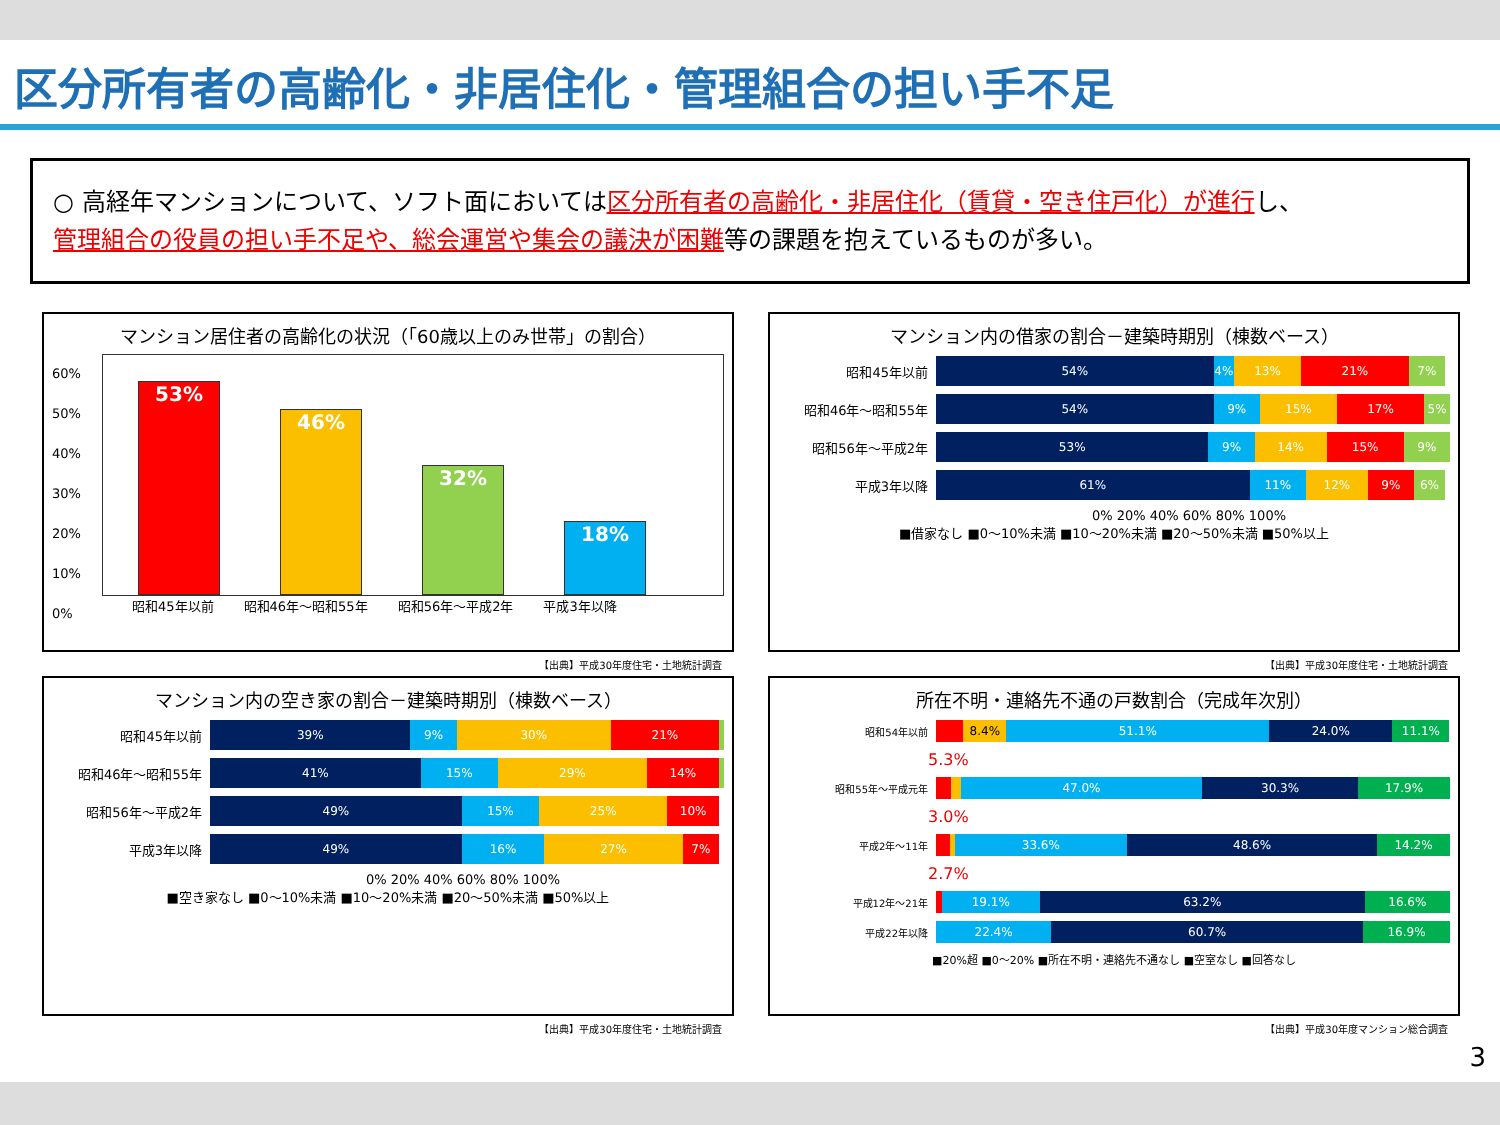区分所有者の高齢化・非居住化・管理組合の担い手不足
○ 高経年マンションについて、ソフト面においては区分所有者の高齢化・非居住化（賃貸・空き住戸化）が進行し、
管理組合の役員の担い手不足や、総会運営や集会の議決が困難等の課題を抱えているものが多い。
マンション居住者の高齢化の状況（「60歳以上のみ世帯」の割合）
60%
50%
40%
30%
20%
10%
0%
53%
46%
32%
18%
昭和45年以前 昭和46年～昭和55年 昭和56年～平成2年 平成3年以降
【出典】平成30年度住宅・土地統計調査
マンション内の借家の割合－建築時期別（棟数ベース）
昭和45年以前
54% 4% 13% 21% 7%
昭和46年～昭和55年
54% 9% 15% 17% 5%
昭和56年～平成2年
53% 9% 14% 15% 9%
平成3年以降
61% 11% 12% 9% 6%
0% 20% 40% 60% 80% 100%
■借家なし ■0～10%未満 ■10～20%未満 ■20～50%未満 ■50%以上
【出典】平成30年度住宅・土地統計調査
マンション内の空き家の割合－建築時期別（棟数ベース）
昭和45年以前
39% 9% 30% 21%
昭和46年～昭和55年
41% 15% 29% 14%
昭和56年～平成2年
49% 15% 25% 10%
平成3年以降
49% 16% 27% 7%
0% 20% 40% 60% 80% 100%
■空き家なし ■0～10%未満 ■10～20%未満 ■20～50%未満 ■50%以上
【出典】平成30年度住宅・土地統計調査
所在不明・連絡先不通の戸数割合（完成年次別）
昭和54年以前
8.4% 51.1% 24.0% 11.1%
5.3%
昭和55年～平成元年
47.0% 30.3% 17.9%
3.0%
平成2年～11年
33.6% 48.6% 14.2%
2.7%
平成12年～21年
19.1% 63.2% 16.6%
平成22年以降
22.4% 60.7% 16.9%
■20%超 ■0～20% ■所在不明・連絡先不通なし ■空室なし ■回答なし
【出典】平成30年度マンション総合調査
3